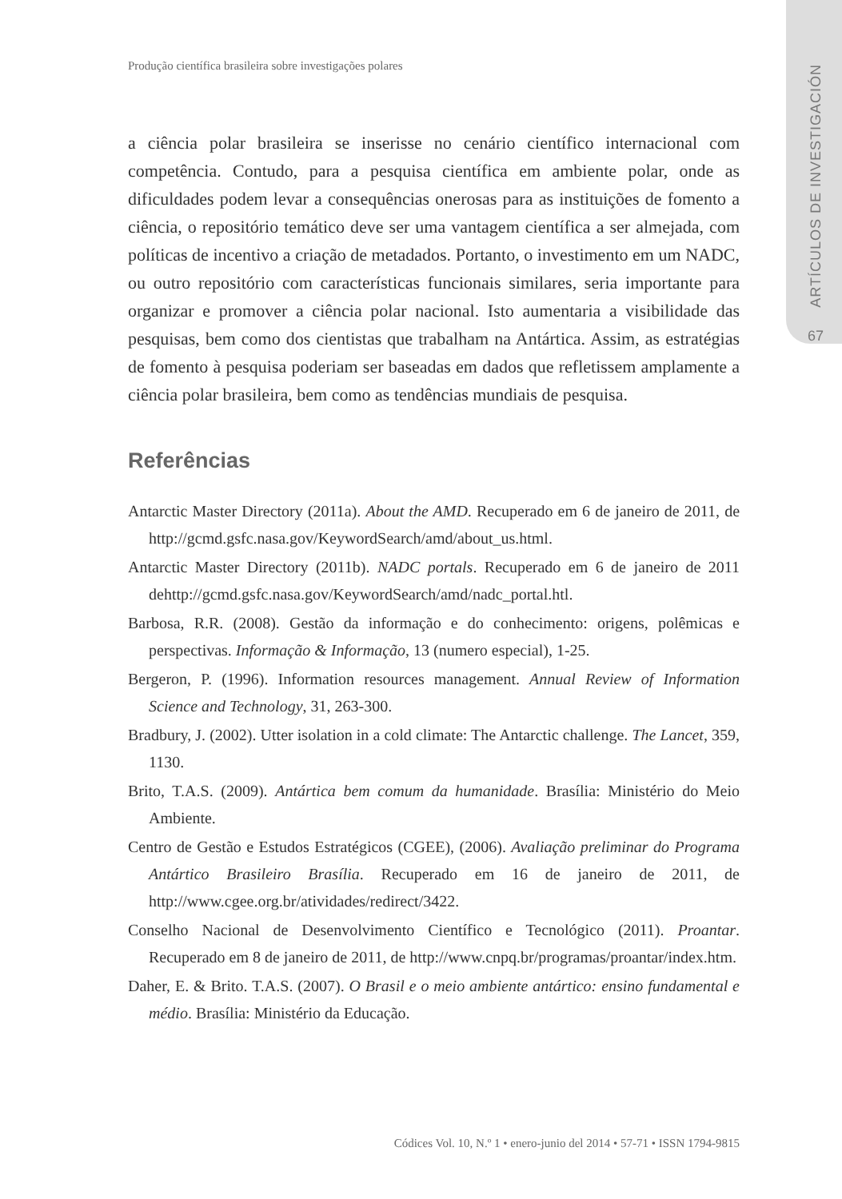ARTÍCULOS DE INVESTIGACIÓN
67
Produção científica brasileira sobre investigações polares
a ciência polar brasileira se inserisse no cenário científico internacional com competência. Contudo, para a pesquisa científica em ambiente polar, onde as dificuldades podem levar a consequências onerosas para as instituições de fomento a ciência, o repositório temático deve ser uma vantagem científica a ser almejada, com políticas de incentivo a criação de metadados. Portanto, o investimento em um NADC, ou outro repositório com características funcionais similares, seria importante para organizar e promover a ciência polar nacional. Isto aumentaria a visibilidade das pesquisas, bem como dos cientistas que trabalham na Antártica. Assim, as estratégias de fomento à pesquisa poderiam ser baseadas em dados que refletissem amplamente a ciência polar brasileira, bem como as tendências mundiais de pesquisa.
Referências
Antarctic Master Directory (2011a). About the AMD. Recuperado em 6 de janeiro de 2011, de http://gcmd.gsfc.nasa.gov/KeywordSearch/amd/about_us.html.
Antarctic Master Directory (2011b). NADC portals. Recuperado em 6 de janeiro de 2011 dehttp://gcmd.gsfc.nasa.gov/KeywordSearch/amd/nadc_portal.htl.
Barbosa, R.R. (2008). Gestão da informação e do conhecimento: origens, polêmicas e perspectivas. Informação & Informação, 13 (numero especial), 1-25.
Bergeron, P. (1996). Information resources management. Annual Review of Information Science and Technology, 31, 263-300.
Bradbury, J. (2002). Utter isolation in a cold climate: The Antarctic challenge. The Lancet, 359, 1130.
Brito, T.A.S. (2009). Antártica bem comum da humanidade. Brasília: Ministério do Meio Ambiente.
Centro de Gestão e Estudos Estratégicos (CGEE), (2006). Avaliação preliminar do Programa Antártico Brasileiro Brasília. Recuperado em 16 de janeiro de 2011, de http://www.cgee.org.br/atividades/redirect/3422.
Conselho Nacional de Desenvolvimento Científico e Tecnológico (2011). Proantar. Recuperado em 8 de janeiro de 2011, de http://www.cnpq.br/programas/proantar/index.htm.
Daher, E. & Brito. T.A.S. (2007). O Brasil e o meio ambiente antártico: ensino fundamental e médio. Brasília: Ministério da Educação.
Códices Vol. 10, N.º 1 • enero-junio del 2014 • 57-71 • ISSN 1794-9815